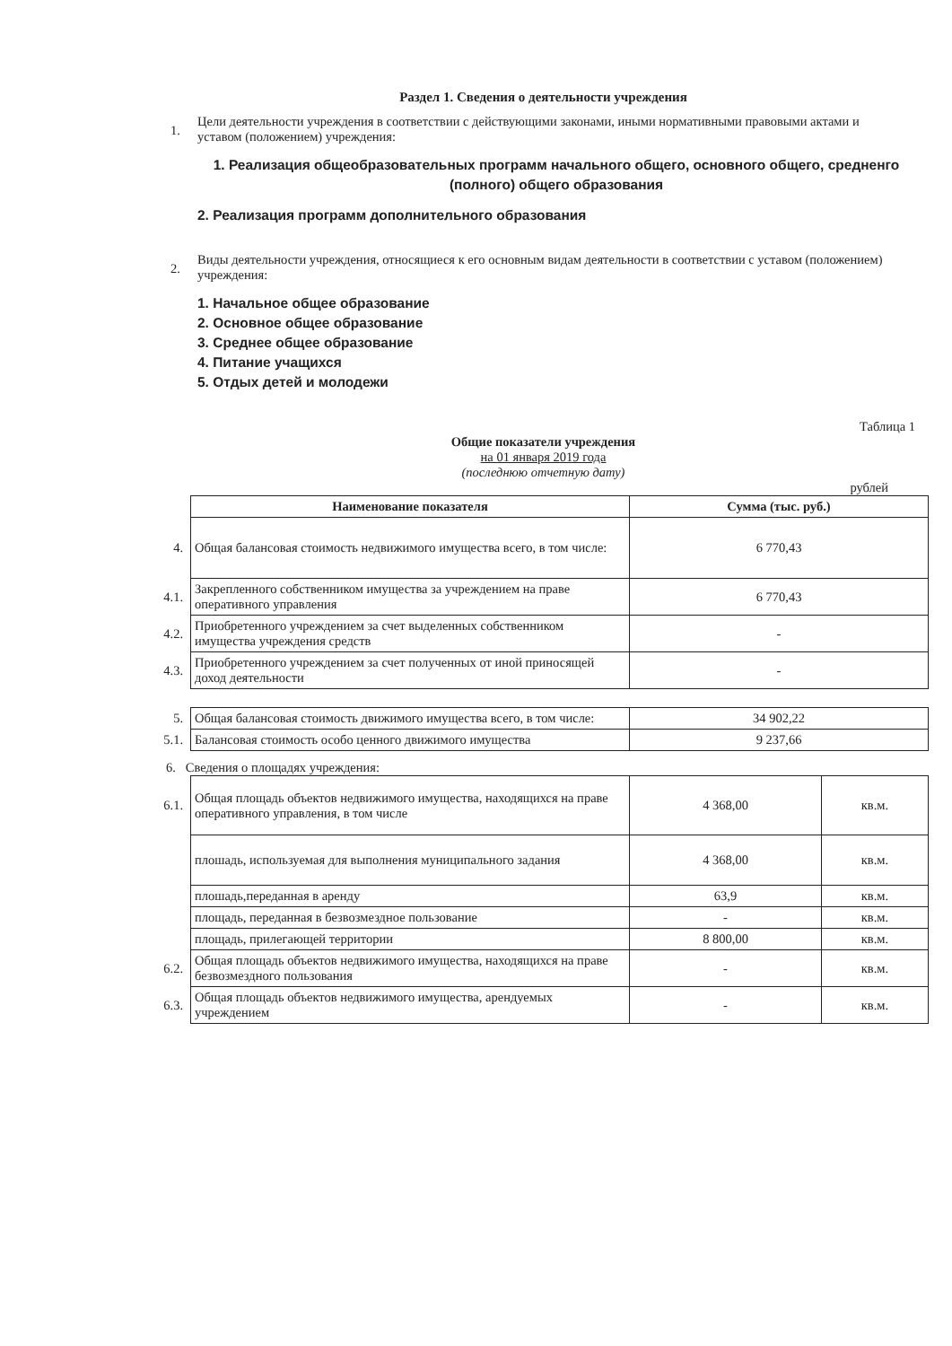Раздел 1. Сведения о деятельности учреждения
1.
Цели деятельности учреждения в соответствии с действующими законами, иными нормативными правовыми актами и уставом (положением) учреждения:
1. Реализация общеобразовательных программ начального общего, основного общего, средненго (полного) общего образования
2. Реализация программ дополнительного образования
2.
Виды деятельности учреждения, относящиеся к его основным видам деятельности в соответствии с уставом (положением) учреждения:
1. Начальное общее образование
2. Основное общее образование
3. Среднее общее образование
4. Питание учащихся
5. Отдых детей и молодежи
Таблица 1
Общие показатели учреждения
на 01 января 2019 года
(последнюю отчетную дату)
рублей
| | Наименование показателя | Сумма (тыс. руб.) |
| 4. | Общая балансовая стоимость недвижимого имущества всего, в том числе: | 6 770,43 |
| 4.1. | Закрепленного собственником имущества за учреждением на праве оперативного управления | 6 770,43 |
| 4.2. | Приобретенного учреждением за счет выделенных собственником имущества учреждения средств | - |
| 4.3. | Приобретенного учреждением за счет полученных от иной приносящей доход деятельности | - |
| 5. | Общая балансовая стоимость движимого имущества всего, в том числе: | 34 902,22 |
| 5.1. | Балансовая стоимость особо ценного движимого имущества | 9 237,66 |
6. Сведения о площадях учреждения:
| 6.1. | Общая площадь объектов недвижимого имущества, находящихся на праве оперативного управления, в том числе | 4 368,00 | кв.м. |
| | плошадь, используемая для выполнения муниципального задания | 4 368,00 | кв.м. |
| | плошадь,переданная в аренду | 63,9 | кв.м. |
| | площадь, переданная в безвозмездное пользование | - | кв.м. |
| | площадь, прилегающей территории | 8 800,00 | кв.м. |
| 6.2. | Общая площадь объектов недвижимого имущества, находящихся на праве безвозмездного пользования | - | кв.м. |
| 6.3. | Общая площадь объектов недвижимого имущества, арендуемых учреждением | - | кв.м. |